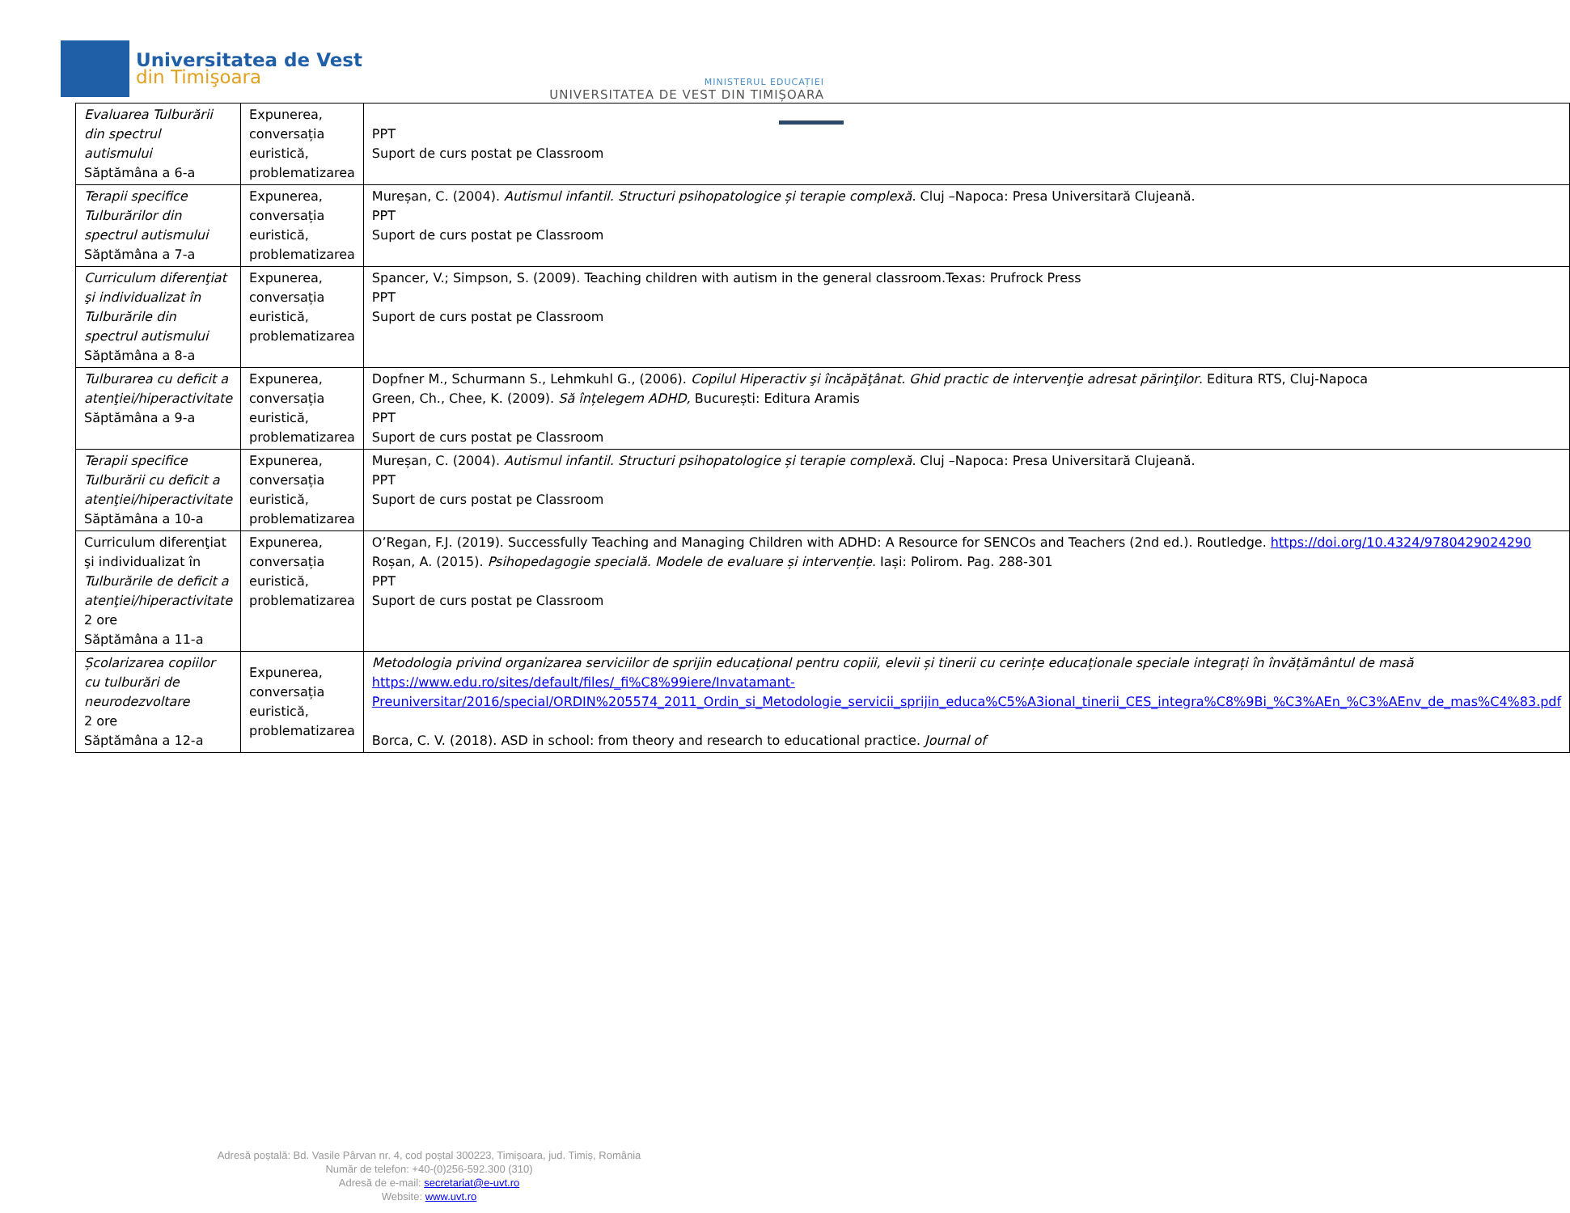Universitatea de Vest
din Timişoara
MINISTERUL EDUCAȚIEI
UNIVERSITATEA DE VEST DIN TIMIȘOARA
| Evaluarea Tulburării din spectrul autismului Săptămâna a 6-a | Expunerea, conversația euristică, problematizarea | PPT Suport de curs postat pe Classroom |
| Terapii specifice Tulburărilor din spectrul autismului Săptămâna a 7-a | Expunerea, conversația euristică, problematizarea | Mureșan, C. (2004). Autismul infantil. Structuri psihopatologice și terapie complexă . Cluj –Napoca: Presa Universitară Clujeană. PPT Suport de curs postat pe Classroom |
| Curriculum diferenţiat şi individualizat în Tulburările din spectrul autismului Săptămâna a 8-a | Expunerea, conversația euristică, problematizarea | Spancer, V.; Simpson, S. (2009). Teaching children with autism in the general classroom.Texas: Prufrock Press PPT Suport de curs postat pe Classroom |
| Tulburarea cu deficit a atenţiei/hiperactivitate Săptămâna a 9-a | Expunerea, conversația euristică, problematizarea | Dopfner M., Schurmann S., Lehmkuhl G., (2006). Copilul Hiperactiv şi încăpăţânat. Ghid practic de intervenţie adresat părinţilor . Editura RTS, Cluj-Napoca Green, Ch., Chee, K. (2009). Să înțelegem ADHD, București: Editura Aramis PPT Suport de curs postat pe Classroom |
| Terapii specifice Tulburării cu deficit a atenţiei/hiperactivitate Săptămâna a 10-a | Expunerea, conversația euristică, problematizarea | Mureșan, C. (2004). Autismul infantil. Structuri psihopatologice și terapie complexă . Cluj –Napoca: Presa Universitară Clujeană. PPT Suport de curs postat pe Classroom |
| Curriculum diferenţiat şi individualizat în Tulburările de deficit a atenţiei/hiperactivitate 2 ore Săptămâna a 11-a | Expunerea, conversația euristică, problematizarea | O’Regan, F.J. (2019). Successfully Teaching and Managing Children with ADHD: A Resource for SENCOs and Teachers (2nd ed.). Routledge. https://doi.org/10.4324/9780429024290 Roșan, A. (2015). Psihopedagogie specială. Modele de evaluare și intervenție . Iași: Polirom. Pag. 288-301 PPT Suport de curs postat pe Classroom |
| Școlarizarea copiilor cu tulburări de neurodezvoltare 2 ore Săptămâna a 12-a | Expunerea, conversația euristică, problematizarea | Metodologia privind organizarea serviciilor de sprijin educațional pentru copiii, elevii și tinerii cu cerințe educaționale speciale integrați în învățământul de masă https://www.edu.ro/sites/default/files/_fi%C8%99iere/Invatamant-Preuniversitar/2016/special/ORDIN%205574_2011_Ordin_si_Metodologie_servicii_sprijin_educa%C5%A3ional_tinerii_CES_integra%C8%9Bi_%C3%AEn_%C3%AEnv_de_mas%C4%83.pdf Borca, C. V. (2018). ASD in school: from theory and research to educational practice. Journal of |
Adresă poștală: Bd. Vasile Pârvan nr. 4, cod poștal 300223, Timișoara, jud. Timiș, România
Număr de telefon: +40-(0)256-592.300 (310)
Adresă de e-mail: secretariat@e-uvt.ro
Website: www.uvt.ro